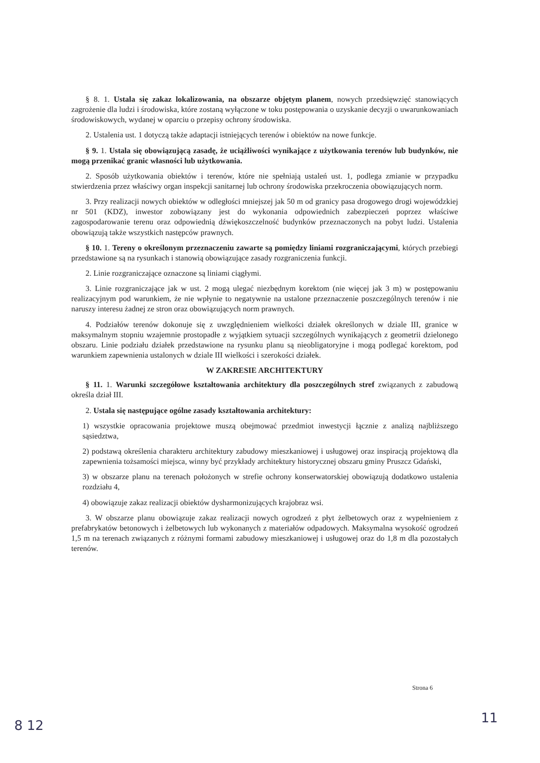§ 8. 1. Ustala się zakaz lokalizowania, na obszarze objętym planem, nowych przedsięwzięć stanowiących zagrożenie dla ludzi i środowiska, które zostaną wyłączone w toku postępowania o uzyskanie decyzji o uwarunkowaniach środowiskowych, wydanej w oparciu o przepisy ochrony środowiska.
2. Ustalenia ust. 1 dotyczą także adaptacji istniejących terenów i obiektów na nowe funkcje.
§ 9. 1. Ustala się obowiązującą zasadę, że uciążliwości wynikające z użytkowania terenów lub budynków, nie mogą przenikać granic własności lub użytkowania.
2. Sposób użytkowania obiektów i terenów, które nie spełniają ustaleń ust. 1, podlega zmianie w przypadku stwierdzenia przez właściwy organ inspekcji sanitarnej lub ochrony środowiska przekroczenia obowiązujących norm.
3. Przy realizacji nowych obiektów w odległości mniejszej jak 50 m od granicy pasa drogowego drogi wojewódzkiej nr 501 (KDZ), inwestor zobowiązany jest do wykonania odpowiednich zabezpieczeń poprzez właściwe zagospodarowanie terenu oraz odpowiednią dźwiękoszczelność budynków przeznaczonych na pobyt ludzi. Ustalenia obowiązują także wszystkich następców prawnych.
§ 10. 1. Tereny o określonym przeznaczeniu zawarte są pomiędzy liniami rozgraniczającymi, których przebiegi przedstawione są na rysunkach i stanowią obowiązujące zasady rozgraniczenia funkcji.
2. Linie rozgraniczające oznaczone są liniami ciągłymi.
3. Linie rozgraniczające jak w ust. 2 mogą ulegać niezbędnym korektom (nie więcej jak 3 m) w postępowaniu realizacyjnym pod warunkiem, że nie wpłynie to negatywnie na ustalone przeznaczenie poszczególnych terenów i nie naruszy interesu żadnej ze stron oraz obowiązujących norm prawnych.
4. Podziałów terenów dokonuje się z uwzględnieniem wielkości działek określonych w dziale III, granice w maksymalnym stopniu wzajemnie prostopadłe z wyjątkiem sytuacji szczególnych wynikających z geometrii dzielonego obszaru. Linie podziału działek przedstawione na rysunku planu są nieobligatoryjne i mogą podlegać korektom, pod warunkiem zapewnienia ustalonych w dziale III wielkości i szerokości działek.
W ZAKRESIE ARCHITEKTURY
§ 11. 1. Warunki szczegółowe kształtowania architektury dla poszczególnych stref związanych z zabudową określa dział III.
2. Ustala się następujące ogólne zasady kształtowania architektury:
1) wszystkie opracowania projektowe muszą obejmować przedmiot inwestycji łącznie z analizą najbliższego sąsiedztwa,
2) podstawą określenia charakteru architektury zabudowy mieszkaniowej i usługowej oraz inspiracją projektową dla zapewnienia tożsamości miejsca, winny być przykłady architektury historycznej obszaru gminy Pruszcz Gdański,
3) w obszarze planu na terenach położonych w strefie ochrony konserwatorskiej obowiązują dodatkowo ustalenia rozdziału 4,
4) obowiązuje zakaz realizacji obiektów dysharmonizujących krajobraz wsi.
3. W obszarze planu obowiązuje zakaz realizacji nowych ogrodzeń z płyt żelbetowych oraz z wypełnieniem z prefabrykatów betonowych i żelbetowych lub wykonanych z materiałów odpadowych. Maksymalna wysokość ogrodzeń 1,5 m na terenach związanych z różnymi formami zabudowy mieszkaniowej i usługowej oraz do 1,8 m dla pozostałych terenów.
Strona 6
8 12 11